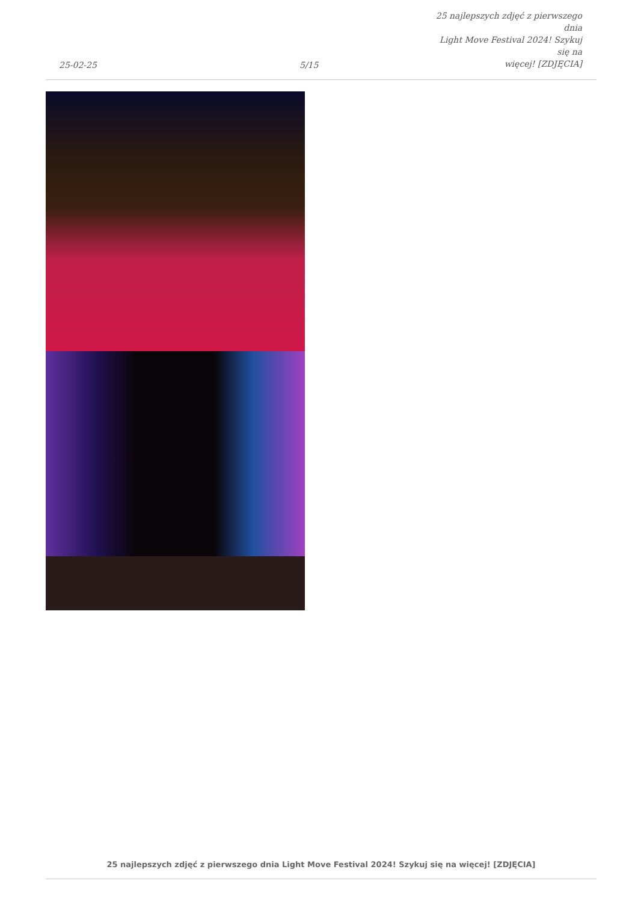25-02-25
5/15
25 najlepszych zdjęć z pierwszego dnia
Light Move Festival 2024! Szykuj się na
więcej! [ZDJĘCIA]
25 najlepszych zdjęć z pierwszego dnia Light Move Festival 2024! Szykuj się na więcej! [ZDJĘCIA]